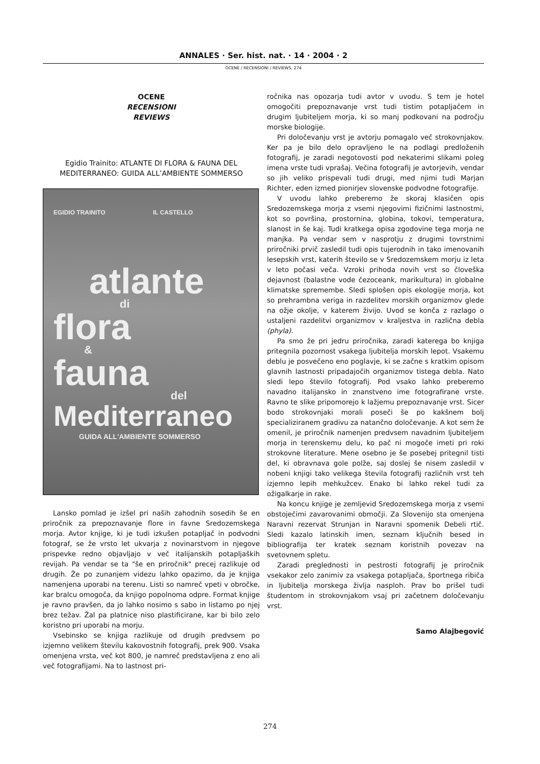ANNALES · Ser. hist. nat. · 14 · 2004 · 2
OCENE / RECENSIONI / REVIEWS, 274
OCENE
RECENSIONI
REVIEWS
Egidio Trainito: ATLANTE DI FLORA & FAUNA DEL MEDITERRANEO: GUIDA ALL’AMBIENTE SOMMERSO
EGIDIO TRAINITO IL CASTELLO
atlante
di
flora
&
fauna
del
Mediterraneo
GUIDA ALL'AMBIENTE SOMMERSO
Lansko pomlad je izšel pri naših zahodnih sosedih še en priročnik za prepoznavanje flore in favne Sredozemskega morja. Avtor knjige, ki je tudi izkušen potapljač in podvodni fotograf, se že vrsto let ukvarja z novinarstvom in njegove prispevke redno objavljajo v več italijanskih potapljaških revijah. Pa vendar se ta "še en priročnik" precej razlikuje od drugih. Že po zunanjem videzu lahko opazimo, da je knjiga namenjena uporabi na terenu. Listi so namreč vpeti v obročke, kar bralcu omogoča, da knjigo popolnoma odpre. Format knjige je ravno pravšen, da jo lahko nosimo s sabo in listamo po njej brez težav. Žal pa platnice niso plastificirane, kar bi bilo zelo koristno pri uporabi na morju.
Vsebinsko se knjiga razlikuje od drugih predvsem po izjemno velikem številu kakovostnih fotografij, prek 900. Vsaka omenjena vrsta, več kot 800, je namreč predstavljena z eno ali več fotografijami. Na to lastnost pri-
ročnika nas opozarja tudi avtor v uvodu. S tem je hotel omogočiti prepoznavanje vrst tudi tistim potapljačem in drugim ljubiteljem morja, ki so manj podkovani na področju morske biologije.
Pri določevanju vrst je avtorju pomagalo več strokovnjakov. Ker pa je bilo delo opravljeno le na podlagi predloženih fotografij, je zaradi negotovosti pod nekaterimi slikami poleg imena vrste tudi vprašaj. Večina fotografij je avtorjevih, vendar so jih veliko prispevali tudi drugi, med njimi tudi Marjan Richter, eden izmed pionirjev slovenske podvodne fotografije.
V uvodu lahko preberemo že skoraj klasičen opis Sredozemskega morja z vsemi njegovimi fizičnimi lastnostmi, kot so površina, prostornina, globina, tokovi, temperatura, slanost in še kaj. Tudi kratkega opisa zgodovine tega morja ne manjka. Pa vendar sem v nasprotju z drugimi tovrstnimi priročniki prvič zasledil tudi opis tujerodnih in tako imenovanih lesepskih vrst, katerih število se v Sredozemskem morju iz leta v leto počasi veča. Vzroki prihoda novih vrst so človeška dejavnost (balastne vode čezoceank, marikultura) in globalne klimatske spremembe. Sledi splošen opis ekologije morja, kot so prehrambna veriga in razdelitev morskih organizmov glede na ožje okolje, v katerem živijo. Uvod se konča z razlago o ustaljeni razdelitvi organizmov v kraljestva in različna debla (phyla).
Pa smo že pri jedru priročnika, zaradi katerega bo knjiga pritegnila pozornost vsakega ljubitelja morskih lepot. Vsakemu deblu je posvečeno eno poglavje, ki se začne s kratkim opisom glavnih lastnosti pripadajočih organizmov tistega debla. Nato sledi lepo število fotografij. Pod vsako lahko preberemo navadno italijansko in znanstveno ime fotografirane vrste. Ravno te slike pripomorejo k lažjemu prepoznavanje vrst. Sicer bodo strokovnjaki morali poseči še po kakšnem bolj specializiranem gradivu za natančno določevanje. A kot sem že omenil, je priročnik namenjen predvsem navadnim ljubiteljem morja in terenskemu delu, ko pač ni mogoče imeti pri roki strokovne literature. Mene osebno je še posebej pritegnil tisti del, ki obravnava gole polže, saj doslej še nisem zasledil v nobeni knjigi tako velikega števila fotografij različnih vrst teh izjemno lepih mehkužcev. Enako bi lahko rekel tudi za ožigalkarje in rake.
Na koncu knjige je zemljevid Sredozemskega morja z vsemi obstoječimi zavarovanimi območji. Za Slovenijo sta omenjena Naravni rezervat Strunjan in Naravni spomenik Debeli rtič. Sledi kazalo latinskih imen, seznam ključnih besed in bibliografija ter kratek seznam koristnih povezav na svetovnem spletu.
Zaradi preglednosti in pestrosti fotografij je priročnik vsekakor zelo zanimiv za vsakega potapljača, športnega ribiča in ljubitelja morskega življa nasploh. Prav bo prišel tudi študentom in strokovnjakom vsaj pri začetnem določevanju vrst.
Samo Alajbegović
274